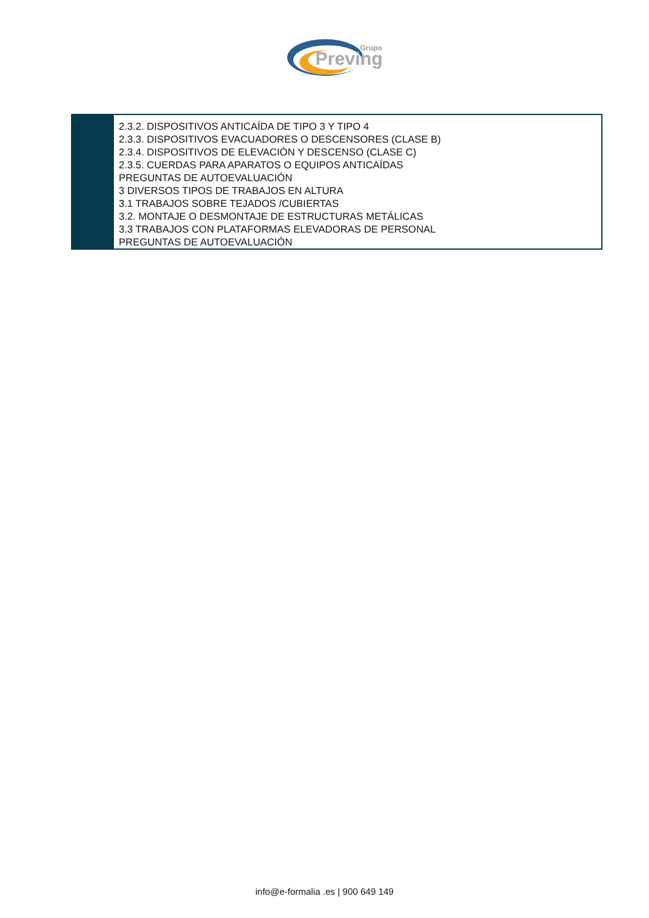Grupo
Preving
2.3.2. DISPOSITIVOS ANTICAÍDA DE TIPO 3 Y TIPO 4
2.3.3. DISPOSITIVOS EVACUADORES O DESCENSORES (CLASE B)
2.3.4. DISPOSITIVOS DE ELEVACIÓN Y DESCENSO (CLASE C)
2.3.5. CUERDAS PARA APARATOS O EQUIPOS ANTICAÍDAS
PREGUNTAS DE AUTOEVALUACIÓN
3 DIVERSOS TIPOS DE TRABAJOS EN ALTURA
3.1 TRABAJOS SOBRE TEJADOS /CUBIERTAS
3.2. MONTAJE O DESMONTAJE DE ESTRUCTURAS METÁLICAS
3.3 TRABAJOS CON PLATAFORMAS ELEVADORAS DE PERSONAL
PREGUNTAS DE AUTOEVALUACIÓN
info@e-formalia .es | 900 649 149